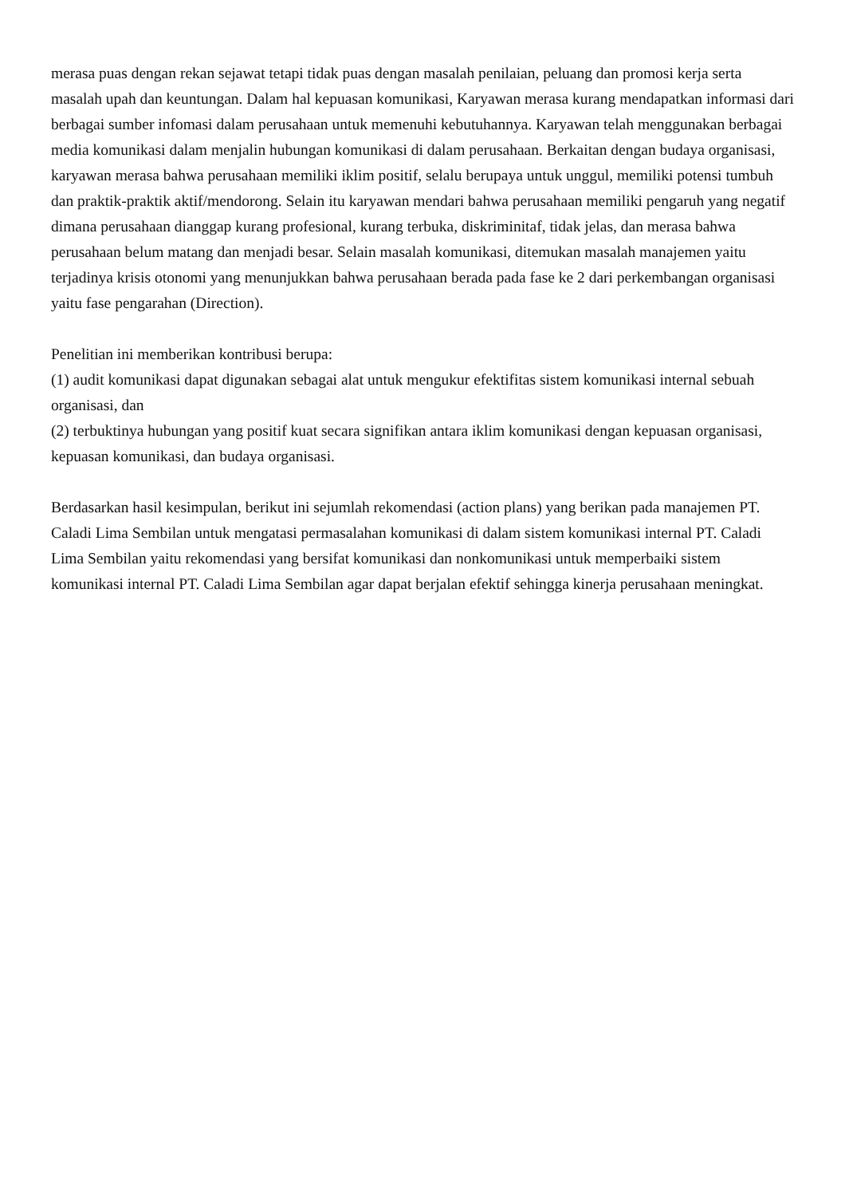merasa puas dengan rekan sejawat tetapi tidak puas dengan masalah penilaian, peluang dan promosi kerja serta masalah upah dan keuntungan. Dalam hal kepuasan komunikasi, Karyawan merasa kurang mendapatkan informasi dari berbagai sumber infomasi dalam perusahaan untuk memenuhi kebutuhannya. Karyawan telah menggunakan berbagai media komunikasi dalam menjalin hubungan komunikasi di dalam perusahaan. Berkaitan dengan budaya organisasi, karyawan merasa bahwa perusahaan memiliki iklim positif, selalu berupaya untuk unggul, memiliki potensi tumbuh dan praktik-praktik aktif/mendorong. Selain itu karyawan mendari bahwa perusahaan memiliki pengaruh yang negatif dimana perusahaan dianggap kurang profesional, kurang terbuka, diskriminitaf, tidak jelas, dan merasa bahwa perusahaan belum matang dan menjadi besar. Selain masalah komunikasi, ditemukan masalah manajemen yaitu terjadinya krisis otonomi yang menunjukkan bahwa perusahaan berada pada fase ke 2 dari perkembangan organisasi yaitu fase pengarahan (Direction).
Penelitian ini memberikan kontribusi berupa:
(1) audit komunikasi dapat digunakan sebagai alat untuk mengukur efektifitas sistem komunikasi internal sebuah organisasi, dan
(2) terbuktinya hubungan yang positif kuat secara signifikan antara iklim komunikasi dengan kepuasan organisasi, kepuasan komunikasi, dan budaya organisasi.
Berdasarkan hasil kesimpulan, berikut ini sejumlah rekomendasi (action plans) yang berikan pada manajemen PT. Caladi Lima Sembilan untuk mengatasi permasalahan komunikasi di dalam sistem komunikasi internal PT. Caladi Lima Sembilan yaitu rekomendasi yang bersifat komunikasi dan nonkomunikasi untuk memperbaiki sistem komunikasi internal PT. Caladi Lima Sembilan agar dapat berjalan efektif sehingga kinerja perusahaan meningkat.